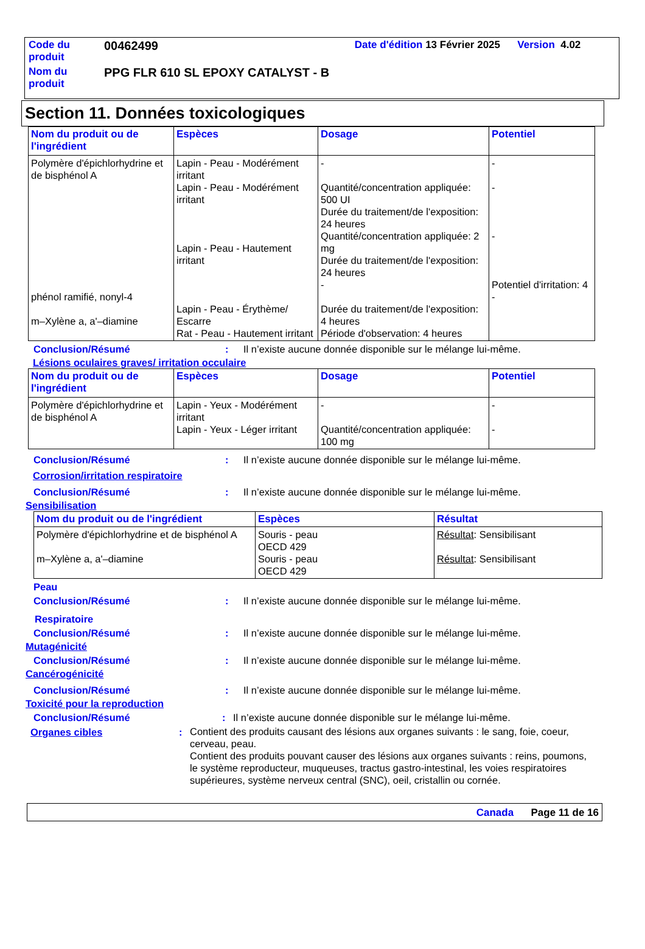| Code du produit | 00462499 | Date d'édition 13 Février 2025 Version 4.02 |
| Nom du produit | PPG FLR 610 SL EPOXY CATALYST - B | |
Section 11. Données toxicologiques
| Nom du produit ou de l'ingrédient | Espèces | Dosage | Potentiel |
| --- | --- | --- | --- |
| Polymère d'épichlorhydrine et de bisphénol A phénol ramifié, nonyl-4 m–Xylène a, a'–diamine | Lapin - Peau - Modérément irritant Lapin - Peau - Modérément irritant Lapin - Peau - Hautement irritant Lapin - Peau - Érythème/ Escarre Rat - Peau - Hautement irritant | - Quantité/concentration appliquée: 500 UI Durée du traitement/de l'exposition: 24 heures Quantité/concentration appliquée: 2 mg Durée du traitement/de l'exposition: 24 heures - Durée du traitement/de l'exposition: 4 heures Période d'observation: 4 heures | - - - Potentiel d'irritation: 4 - |
Conclusion/Résumé: Il n’existe aucune donnée disponible sur le mélange lui-même.
Lésions oculaires graves/ irritation occulaire
| Nom du produit ou de l'ingrédient | Espèces | Dosage | Potentiel |
| --- | --- | --- | --- |
| Polymère d'épichlorhydrine et de bisphénol A | Lapin - Yeux - Modérément irritant Lapin - Yeux - Léger irritant | - Quantité/concentration appliquée: 100 mg | - - |
Conclusion/Résumé: Il n’existe aucune donnée disponible sur le mélange lui-même.
Corrosion/irritation respiratoire
Conclusion/Résumé: Il n’existe aucune donnée disponible sur le mélange lui-même.
Sensibilisation
| Nom du produit ou de l'ingrédient | Espèces | Résultat |
| --- | --- | --- |
| Polymère d'épichlorhydrine et de bisphénol A m–Xylène a, a'–diamine | Souris - peau OECD 429 Souris - peau OECD 429 | Résultat : Sensibilisant Résultat : Sensibilisant |
Peau
Conclusion/Résumé: Il n’existe aucune donnée disponible sur le mélange lui-même.
Respiratoire
Conclusion/Résumé: Il n’existe aucune donnée disponible sur le mélange lui-même.
Mutagénicité
Conclusion/Résumé: Il n’existe aucune donnée disponible sur le mélange lui-même.
Cancérogénicité
Conclusion/Résumé: Il n’existe aucune donnée disponible sur le mélange lui-même.
Toxicité pour la reproduction
Conclusion/Résumé: Il n’existe aucune donnée disponible sur le mélange lui-même.
Organes cibles: Contient des produits causant des lésions aux organes suivants : le sang, foie, coeur, cerveau, peau.
Contient des produits pouvant causer des lésions aux organes suivants : reins, poumons, le système reproducteur, muqueuses, tractus gastro-intestinal, les voies respiratoires supérieures, système nerveux central (SNC), oeil, cristallin ou cornée.
Canada Page 11 de 16